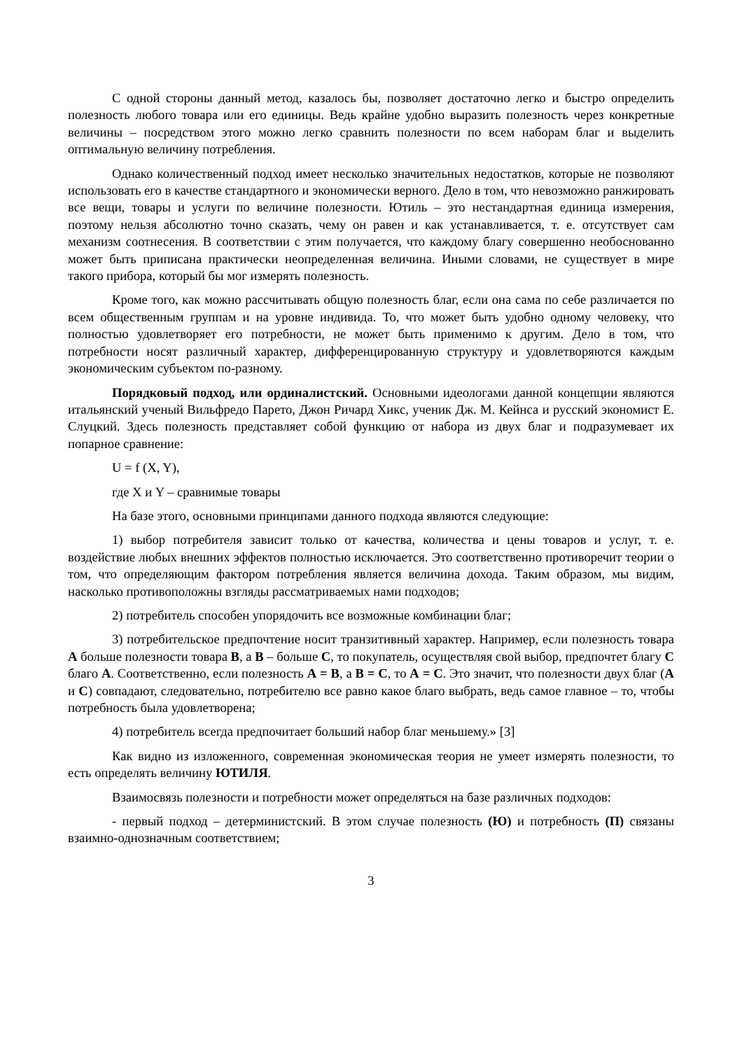С одной стороны данный метод, казалось бы, позволяет достаточно легко и быстро определить полезность любого товара или его единицы. Ведь крайне удобно выразить полезность через конкретные величины – посредством этого можно легко сравнить полезности по всем наборам благ и выделить оптимальную величину потребления.
Однако количественный подход имеет несколько значительных недостатков, которые не позволяют использовать его в качестве стандартного и экономически верного. Дело в том, что невозможно ранжировать все вещи, товары и услуги по величине полезности. Ютиль – это нестандартная единица измерения, поэтому нельзя абсолютно точно сказать, чему он равен и как устанавливается, т. е. отсутствует сам механизм соотнесения. В соответствии с этим получается, что каждому благу совершенно необоснованно может быть приписана практически неопределенная величина. Иными словами, не существует в мире такого прибора, который бы мог измерять полезность.
Кроме того, как можно рассчитывать общую полезность благ, если она сама по себе различается по всем общественным группам и на уровне индивида. То, что может быть удобно одному человеку, что полностью удовлетворяет его потребности, не может быть применимо к другим. Дело в том, что потребности носят различный характер, дифференцированную структуру и удовлетворяются каждым экономическим субъектом по-разному.
Порядковый подход, или ординалистский. Основными идеологами данной концепции являются итальянский ученый Вильфредо Парето, Джон Ричард Хикс, ученик Дж. М. Кейнса и русский экономист Е. Слуцкий. Здесь полезность представляет собой функцию от набора из двух благ и подразумевает их попарное сравнение:
U = f (X, Y),
где X и Y – сравнимые товары
На базе этого, основными принципами данного подхода являются следующие:
1) выбор потребителя зависит только от качества, количества и цены товаров и услуг, т. е. воздействие любых внешних эффектов полностью исключается. Это соответственно противоречит теории о том, что определяющим фактором потребления является величина дохода. Таким образом, мы видим, насколько противоположны взгляды рассматриваемых нами подходов;
2) потребитель способен упорядочить все возможные комбинации благ;
3) потребительское предпочтение носит транзитивный характер. Например, если полезность товара А больше полезности товара В, а В – больше С, то покупатель, осуществляя свой выбор, предпочтет благу С благо А. Соответственно, если полезность А = В, а В = С, то А = С. Это значит, что полезности двух благ (А и С) совпадают, следовательно, потребителю все равно какое благо выбрать, ведь самое главное – то, чтобы потребность была удовлетворена;
4) потребитель всегда предпочитает больший набор благ меньшему.» [3]
Как видно из изложенного, современная экономическая теория не умеет измерять полезности, то есть определять величину ЮТИЛЯ.
Взаимосвязь полезности и потребности может определяться на базе различных подходов:
- первый подход – детерминистский. В этом случае полезность (Ю) и потребность (П) связаны взаимно-однозначным соответствием;
3